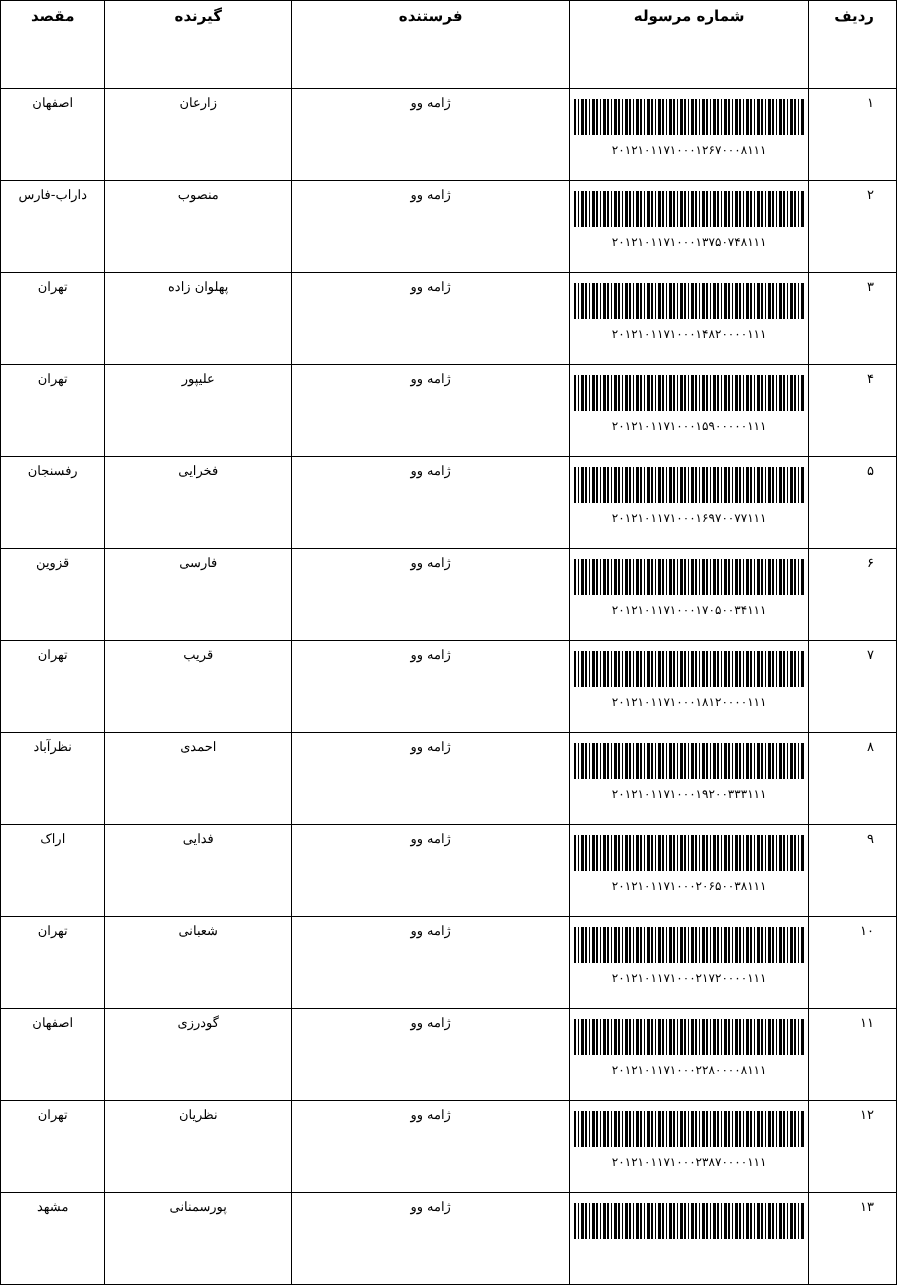| ردیف | شماره مرسوله | فرستنده | گیرنده | مقصد |
| --- | --- | --- | --- | --- |
| ۱ | ۲۰۱۲۱۰۱۱۷۱۰۰۰۱۲۶۷۰۰۰۸۱۱۱ | ژامه وو | زارعان | اصفهان |
| ۲ | ۲۰۱۲۱۰۱۱۷۱۰۰۰۱۳۷۵۰۷۴۸۱۱۱ | ژامه وو | منصوب | داراب-فارس |
| ۳ | ۲۰۱۲۱۰۱۱۷۱۰۰۰۱۴۸۲۰۰۰۰۱۱۱ | ژامه وو | پهلوان زاده | تهران |
| ۴ | ۲۰۱۲۱۰۱۱۷۱۰۰۰۱۵۹۰۰۰۰۰۱۱۱ | ژامه وو | علیپور | تهران |
| ۵ | ۲۰۱۲۱۰۱۱۷۱۰۰۰۱۶۹۷۰۰۷۷۱۱۱ | ژامه وو | فخرایی | رفسنجان |
| ۶ | ۲۰۱۲۱۰۱۱۷۱۰۰۰۱۷۰۵۰۰۳۴۱۱۱ | ژامه وو | فارسی | قزوین |
| ۷ | ۲۰۱۲۱۰۱۱۷۱۰۰۰۱۸۱۲۰۰۰۰۱۱۱ | ژامه وو | قریب | تهران |
| ۸ | ۲۰۱۲۱۰۱۱۷۱۰۰۰۱۹۲۰۰۳۳۳۱۱۱ | ژامه وو | احمدی | نظرآباد |
| ۹ | ۲۰۱۲۱۰۱۱۷۱۰۰۰۲۰۶۵۰۰۳۸۱۱۱ | ژامه وو | فدایی | اراک |
| ۱۰ | ۲۰۱۲۱۰۱۱۷۱۰۰۰۲۱۷۲۰۰۰۰۱۱۱ | ژامه وو | شعبانی | تهران |
| ۱۱ | ۲۰۱۲۱۰۱۱۷۱۰۰۰۲۲۸۰۰۰۰۸۱۱۱ | ژامه وو | گودرزی | اصفهان |
| ۱۲ | ۲۰۱۲۱۰۱۱۷۱۰۰۰۲۳۸۷۰۰۰۰۱۱۱ | ژامه وو | نظریان | تهران |
| ۱۳ | | ژامه وو | پورسمنانی | مشهد |